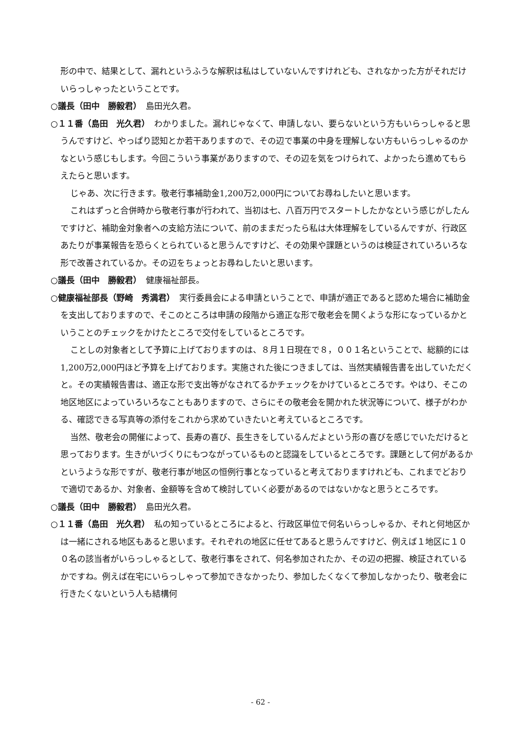形の中で、結果として、漏れというふうな解釈は私はしていないんですけれども、されなかった方がそれだけいらっしゃったということです。
○議長（田中　勝毅君）　島田光久君。
○１１番（島田　光久君）　わかりました。漏れじゃなくて、申請しない、要らないという方もいらっしゃると思うんですけど、やっぱり認知とか若干ありますので、その辺で事業の中身を理解しない方もいらっしゃるのかなという感じもします。今回こういう事業がありますので、その辺を気をつけられて、よかったら進めてもらえたらと思います。
じゃあ、次に行きます。敬老行事補助金1,200万2,000円についてお尋ねしたいと思います。
これはずっと合併時から敬老行事が行われて、当初は七、八百万円でスタートしたかなという感じがしたんですけど、補助金対象者への支給方法について、前のままだったら私は大体理解をしているんですが、行政区あたりが事業報告を恐らくとられていると思うんですけど、その効果や課題というのは検証されていろいろな形で改善されているか。その辺をちょっとお尋ねしたいと思います。
○議長（田中　勝毅君）　健康福祉部長。
○健康福祉部長（野崎　秀満君）　実行委員会による申請ということで、申請が適正であると認めた場合に補助金を支出しておりますので、そこのところは申請の段階から適正な形で敬老会を開くような形になっているかということのチェックをかけたところで交付をしているところです。
ことしの対象者として予算に上げておりますのは、８月１日現在で８，００１名ということで、総額的には1,200万2,000円ほど予算を上げております。実施された後につきましては、当然実績報告書を出していただくと。その実績報告書は、適正な形で支出等がなされてるかチェックをかけているところです。やはり、そこの地区地区によっていろいろなこともありますので、さらにその敬老会を開かれた状況等について、様子がわかる、確認できる写真等の添付をこれから求めていきたいと考えているところです。
当然、敬老会の開催によって、長寿の喜び、長生きをしているんだよという形の喜びを感じでいただけると思っております。生きがいづくりにもつながっているものと認識をしているところです。課題として何があるかというような形ですが、敬老行事が地区の恒例行事となっていると考えておりますけれども、これまでどおりで適切であるか、対象者、金額等を含めて検討していく必要があるのではないかなと思うところです。
○議長（田中　勝毅君）　島田光久君。
○１１番（島田　光久君）　私の知っているところによると、行政区単位で何名いらっしゃるか、それと何地区かは一緒にされる地区もあると思います。それぞれの地区に任せてあると思うんですけど、例えば１地区に１００名の該当者がいらっしゃるとして、敬老行事をされて、何名参加されたか、その辺の把握、検証されているかですね。例えば在宅にいらっしゃって参加できなかったり、参加したくなくて参加しなかったり、敬老会に行きたくないという人も結構何
- 62 -